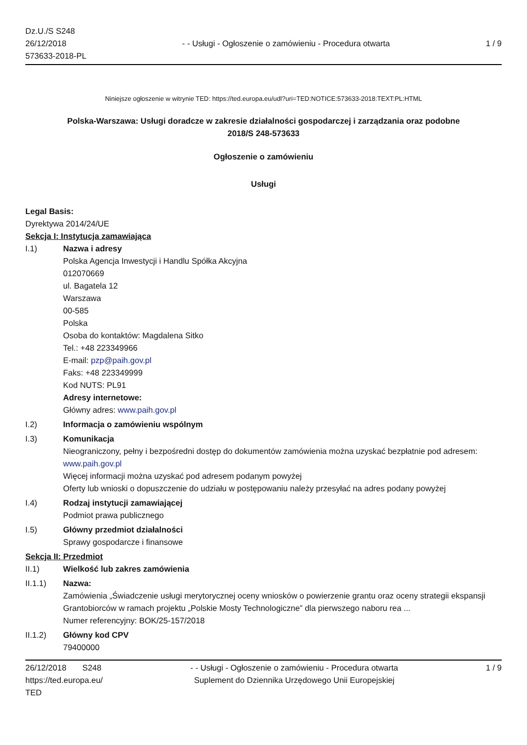Dz.U./S S248
26/12/2018
573633-2018-PL
- - Usługi - Ogłoszenie o zamówieniu - Procedura otwarta
1 / 9
Niniejsze ogłoszenie w witrynie TED: https://ted.europa.eu/udl?uri=TED:NOTICE:573633-2018:TEXT:PL:HTML
Polska-Warszawa: Usługi doradcze w zakresie działalności gospodarczej i zarządzania oraz podobne
2018/S 248-573633
Ogłoszenie o zamówieniu
Usługi
Legal Basis:
Dyrektywa 2014/24/UE
Sekcja I: Instytucja zamawiająca
I.1) Nazwa i adresy
Polska Agencja Inwestycji i Handlu Spółka Akcyjna
012070669
ul. Bagatela 12
Warszawa
00-585
Polska
Osoba do kontaktów: Magdalena Sitko
Tel.: +48 223349966
E-mail: pzp@paih.gov.pl
Faks: +48 223349999
Kod NUTS: PL91
Adresy internetowe:
Główny adres: www.paih.gov.pl
I.2) Informacja o zamówieniu wspólnym
I.3) Komunikacja
Nieograniczony, pełny i bezpośredni dostęp do dokumentów zamówienia można uzyskać bezpłatnie pod adresem: www.paih.gov.pl
Więcej informacji można uzyskać pod adresem podanym powyżej
Oferty lub wnioski o dopuszczenie do udziału w postępowaniu należy przesyłać na adres podany powyżej
I.4) Rodzaj instytucji zamawiającej
Podmiot prawa publicznego
I.5) Główny przedmiot działalności
Sprawy gospodarcze i finansowe
Sekcja II: Przedmiot
II.1) Wielkość lub zakres zamówienia
II.1.1) Nazwa:
Zamówienia „Świadczenie usługi merytorycznej oceny wniosków o powierzenie grantu oraz oceny strategii ekspansji Grantobiorców w ramach projektu „Polskie Mosty Technologiczne” dla pierwszego naboru rea ...
Numer referencyjny: BOK/25-157/2018
II.1.2) Główny kod CPV
79400000
26/12/2018 S248
https://ted.europa.eu/
TED
- - Usługi - Ogłoszenie o zamówieniu - Procedura otwarta
Suplement do Dziennika Urzędowego Unii Europejskiej
1 / 9